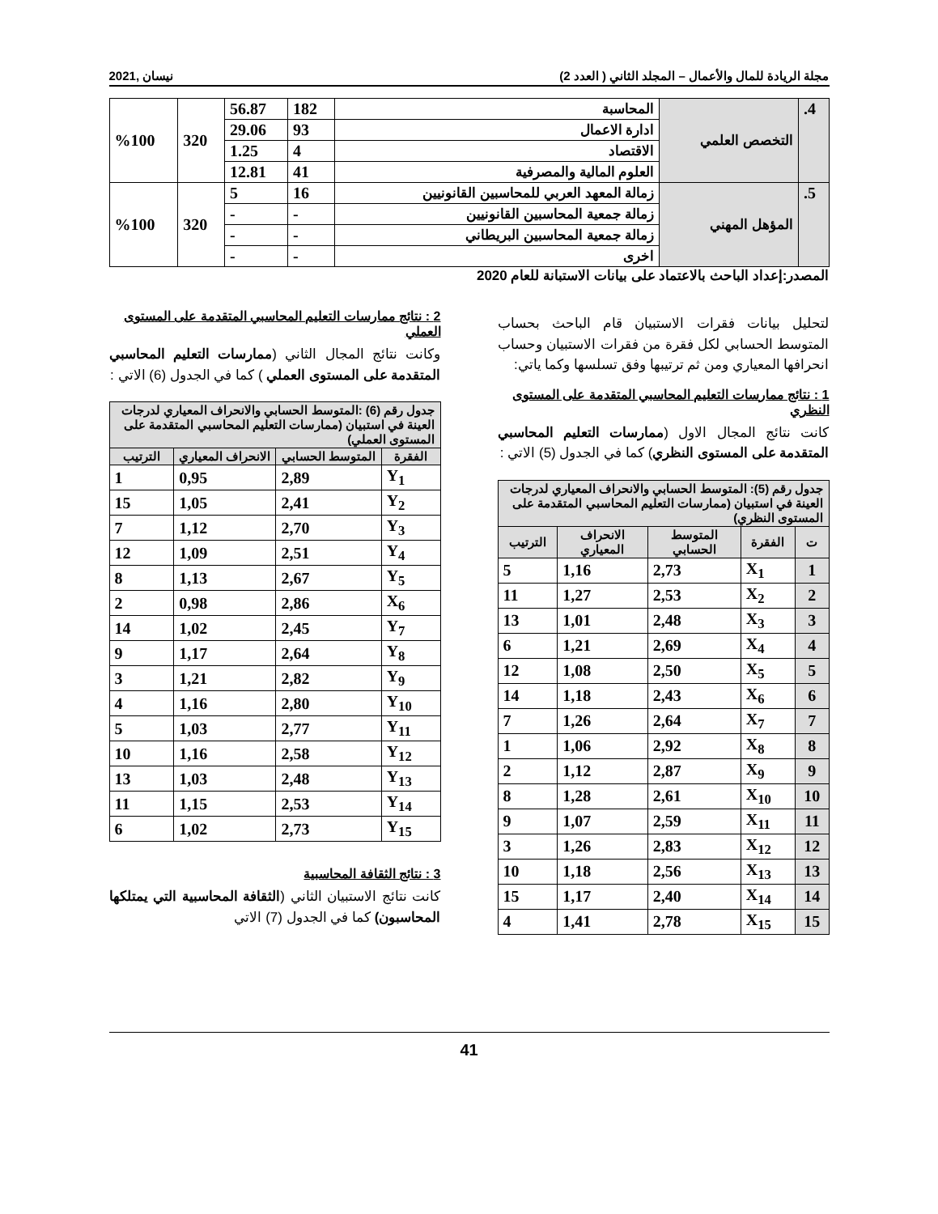مجلة الريادة للمال والأعمال – المجلد الثاني ( العدد 2) نيسان ,2021
| 4. | التخصص العلمي | المحاسبة | 182 | 56.87 | 320 | %100 |
| | | ادارة الاعمال | 93 | 29.06 | | |
| | | الاقتصاد | 4 | 1.25 | | |
| | | العلوم المالية والمصرفية | 41 | 12.81 | | |
| 5. | المؤهل المهني | زمالة المعهد العربي للمحاسبين القانونيين | 16 | 5 | 320 | %100 |
| | | زمالة جمعية المحاسبين القانونيين | - | - | | |
| | | زمالة جمعية المحاسبين البريطاني | - | - | | |
| | | اخرى | - | - | | |
المصدر:إعداد الباحث بالاعتماد على بيانات الاستبانة للعام 2020
لتحليل بيانات فقرات الاستبيان قام الباحث بحساب المتوسط الحسابي لكل فقرة من فقرات الاستبيان وحساب انحرافها المعياري ومن ثم ترتيبها وفق تسلسها وكما ياتي:
1 : نتائج ممارسات التعليم المحاسبي المتقدمة على المستوى النظري
كانت نتائج المجال الاول (ممارسات التعليم المحاسبي المتقدمة على المستوى النظري) كما في الجدول (5) الاتي :
| جدول رقم (5): المتوسط الحسابي والانحراف المعياري لدرجات العينة في استبيان (ممارسات التعليم المحاسبي المتقدمة على المستوى النظري) | | | | |
| --- | --- | --- | --- | --- |
| ت | الفقرة | المتوسط الحسابي | الانحراف المعياري | الترتيب |
| 1 | X<sub>1</sub> | 2,73 | 1,16 | 5 |
| 2 | X<sub>2</sub> | 2,53 | 1,27 | 11 |
| 3 | X<sub>3</sub> | 2,48 | 1,01 | 13 |
| 4 | X<sub>4</sub> | 2,69 | 1,21 | 6 |
| 5 | X<sub>5</sub> | 2,50 | 1,08 | 12 |
| 6 | X<sub>6</sub> | 2,43 | 1,18 | 14 |
| 7 | X<sub>7</sub> | 2,64 | 1,26 | 7 |
| 8 | X<sub>8</sub> | 2,92 | 1,06 | 1 |
| 9 | X<sub>9</sub> | 2,87 | 1,12 | 2 |
| 10 | X<sub>10</sub> | 2,61 | 1,28 | 8 |
| 11 | X<sub>11</sub> | 2,59 | 1,07 | 9 |
| 12 | X<sub>12</sub> | 2,83 | 1,26 | 3 |
| 13 | X<sub>13</sub> | 2,56 | 1,18 | 10 |
| 14 | X<sub>14</sub> | 2,40 | 1,17 | 15 |
| 15 | X<sub>15</sub> | 2,78 | 1,41 | 4 |
2 : نتائج ممارسات التعليم المحاسبي المتقدمة على المستوى العملي
وكانت نتائج المجال الثاني (ممارسات التعليم المحاسبي المتقدمة على المستوى العملي ) كما في الجدول (6) الاتي :
| جدول رقم (6) :المتوسط الحسابي والانحراف المعياري لدرجات العينة في استبيان (ممارسات التعليم المحاسبي المتقدمة على المستوى العملي) | | | |
| --- | --- | --- | --- |
| الفقرة | المتوسط الحسابي | الانحراف المعياري | الترتيب |
| Y<sub>1</sub> | 2,89 | 0,95 | 1 |
| Y<sub>2</sub> | 2,41 | 1,05 | 15 |
| Y<sub>3</sub> | 2,70 | 1,12 | 7 |
| Y<sub>4</sub> | 2,51 | 1,09 | 12 |
| Y<sub>5</sub> | 2,67 | 1,13 | 8 |
| X<sub>6</sub> | 2,86 | 0,98 | 2 |
| Y<sub>7</sub> | 2,45 | 1,02 | 14 |
| Y<sub>8</sub> | 2,64 | 1,17 | 9 |
| Y<sub>9</sub> | 2,82 | 1,21 | 3 |
| Y<sub>10</sub> | 2,80 | 1,16 | 4 |
| Y<sub>11</sub> | 2,77 | 1,03 | 5 |
| Y<sub>12</sub> | 2,58 | 1,16 | 10 |
| Y<sub>13</sub> | 2,48 | 1,03 | 13 |
| Y<sub>14</sub> | 2,53 | 1,15 | 11 |
| Y<sub>15</sub> | 2,73 | 1,02 | 6 |
3 : نتائج الثقافة المحاسبية
كانت نتائج الاستبيان الثاني (الثقافة المحاسبية التي يمتلكها المحاسبون) كما في الجدول (7) الاتي
41